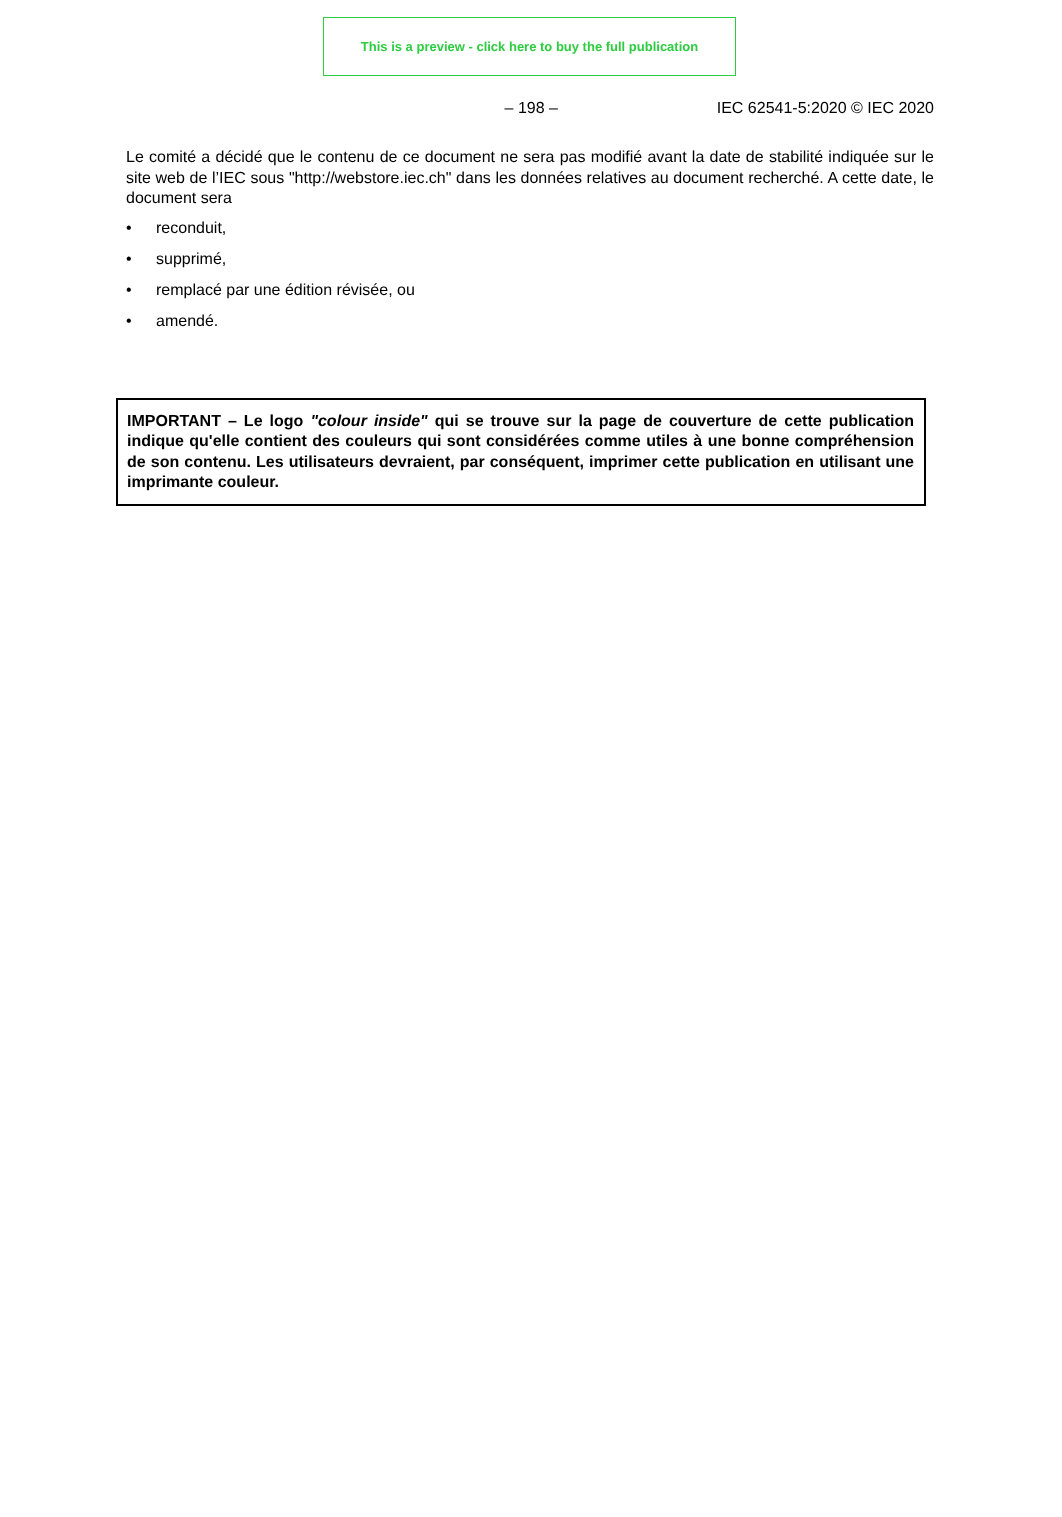This is a preview - click here to buy the full publication
– 198 – IEC 62541-5:2020 © IEC 2020
Le comité a décidé que le contenu de ce document ne sera pas modifié avant la date de stabilité indiquée sur le site web de l’IEC sous "http://webstore.iec.ch" dans les données relatives au document recherché. A cette date, le document sera
• reconduit,
• supprimé,
• remplacé par une édition révisée, ou
• amendé.
IMPORTANT – Le logo "colour inside" qui se trouve sur la page de couverture de cette publication indique qu'elle contient des couleurs qui sont considérées comme utiles à une bonne compréhension de son contenu. Les utilisateurs devraient, par conséquent, imprimer cette publication en utilisant une imprimante couleur.